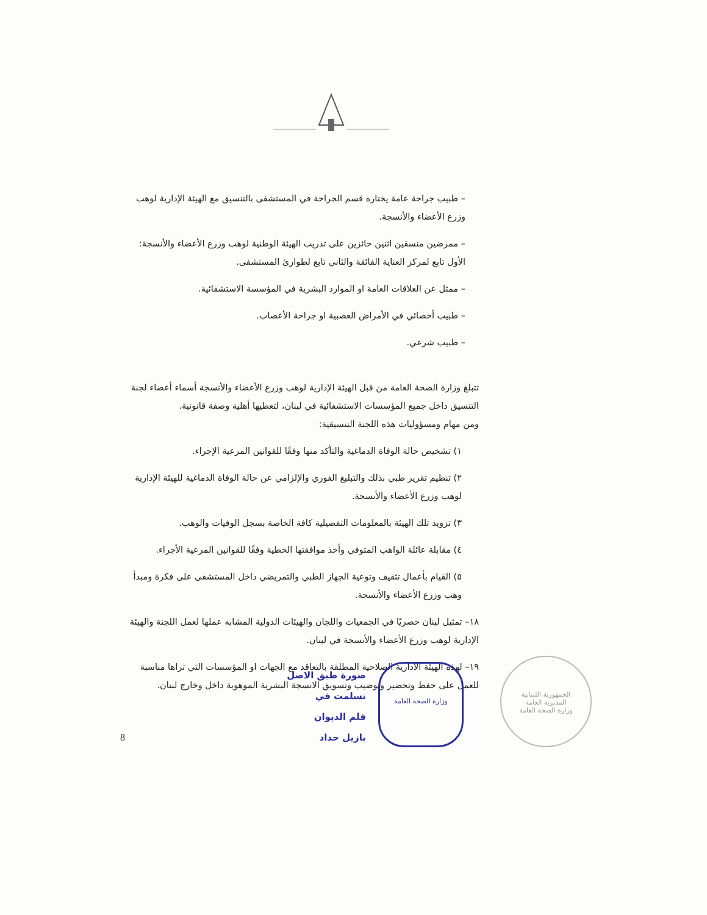– طبيب جراحة عامة يختاره قسم الجراحة في المستشفى بالتنسيق مع الهيئة الإدارية لوهب وزرع الأعضاء والأنسجة.
– ممرضين منسقين اثنين حائزين على تدريب الهيئة الوطنية لوهب وزرع الأعضاء والأنسجة: الأول تابع لمركز العناية الفائقة والثاني تابع لطوارئ المستشفى.
– ممثل عن العلاقات العامة او الموارد البشرية في المؤسسة الاستشفائية.
– طبيب أخصائي في الأمراض العصبية او جراحة الأعصاب.
– طبيب شرعي.
تتبلغ وزارة الصحة العامة من قبل الهيئة الإدارية لوهب وزرع الأعضاء والأنسجة أسماء أعضاء لجنة التنسيق داخل جميع المؤسسات الاستشفائية في لبنان، لتعطيها أهلية وصفة قانونية.
ومن مهام ومسؤوليات هذه اللجنة التنسيقية:
١) تشخيص حالة الوفاة الدماغية والتأكد منها وفقًا للقوانين المرعية الإجراء.
٢) تنظيم تقرير طبي بذلك والتبليغ الفوري والإلزامي عن حالة الوفاة الدماغية للهيئة الإدارية لوهب وزرع الأعضاء والأنسجة.
٣) تزويد تلك الهيئة بالمعلومات التفصيلية كافة الخاصة بسجل الوفيات والوهب.
٤) مقابلة عائلة الواهب المتوفي وأخذ موافقتها الخطية وفقًا للقوانين المرعية الأجراء.
٥) القيام بأعمال تثقيف وتوعية الجهاز الطبي والتمريضي داخل المستشفى على فكرة ومبدأ وهب وزرع الأعضاء والأنسجة.
١٨– تمثيل لبنان حصريًا في الجمعيات واللجان والهيئات الدولية المشابه عملها لعمل اللجنة والهيئة الإدارية لوهب وزرع الأعضاء والأنسجة في لبنان.
١٩– لهذه الهيئة الادارية الصلاحية المطلقة بالتعاقد مع الجهات او المؤسسات التي تراها مناسبة للعمل على حفظ وتحضير وتوضيب وتسويق الانسجة البشرية الموهوبة داخل وخارج لبنان.
الجمهورية اللبنانية
المديرية العامة
وزارة الصحة العامة
وزارة الصحة العامة
صورة طبق الاصل
تسلمت في
قلم الديوان
بازيل حداد
8